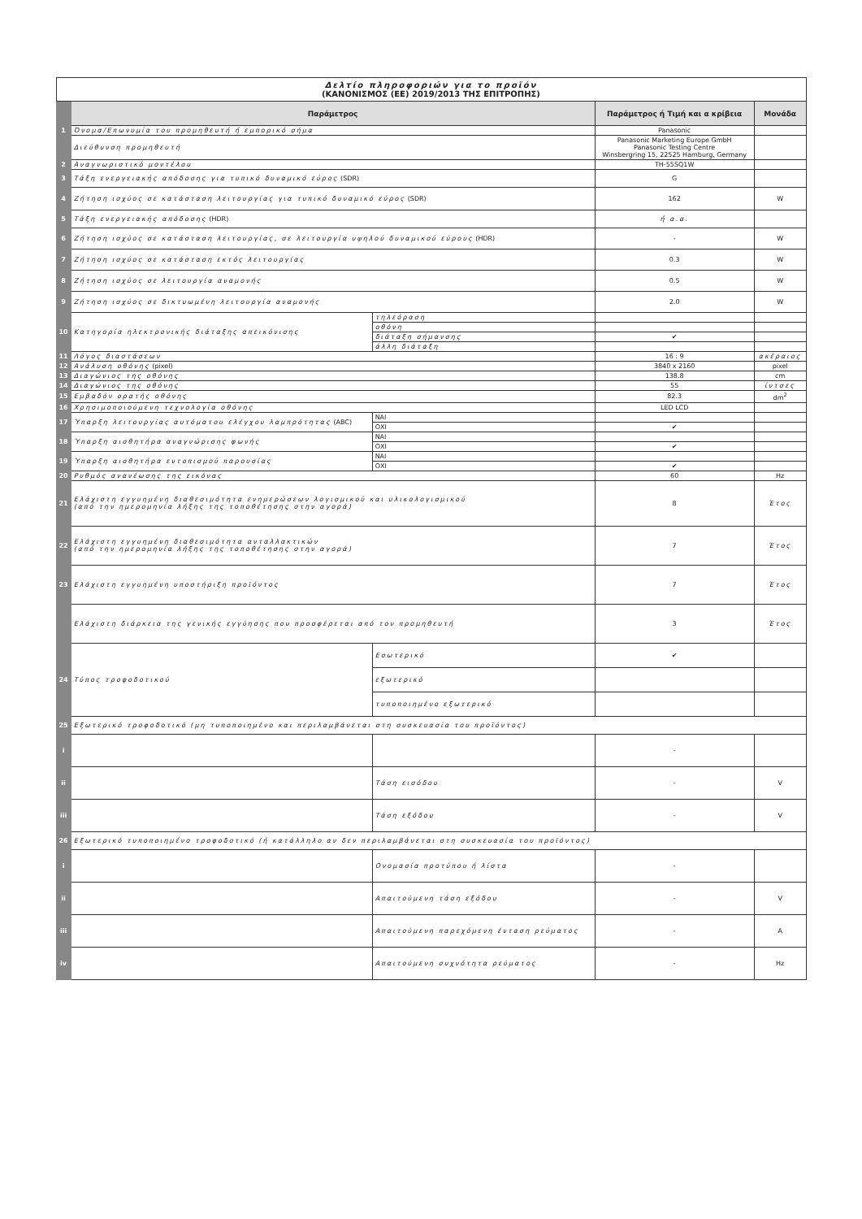| Δελτίο πληροφοριών για το προϊόν (ΚΑΝΟΝΙΣΜΟΣ (ΕΕ) 2019/2013 ΤΗΣ ΕΠΙΤΡΟΠΗΣ) | | | | |
| | Παράμετρος | | Παράμετρος ή Τιμή και α κρίβεια | Μονάδα |
| 1 | Όνομα/Επωνυμία του προμηθευτή ή εμπορικό σήμα | | Panasonic | |
| | Διεύθυνση προμηθευτή | | Panasonic Marketing Europe GmbH Panasonic Testing Centre Winsbergring 15, 22525 Hamburg, Germany | |
| 2 | Αναγνωριστικό μοντέλου | | TH-55SQ1W | |
| 3 | Τάξη ενεργειακής απόδοσης για τυπικό δυναμικό εύρος (SDR) | | G | |
| 4 | Ζήτηση ισχύος σε κατάσταση λειτουργίας για τυπικό δυναμικό εύρος (SDR) | | 162 | W |
| 5 | Τάξη ενεργειακής απόδοσης (HDR) | | ή α.α. | |
| 6 | Ζήτηση ισχύος σε κατάσταση λειτουργίας, σε λειτουργία υψηλού δυναμικού εύρους (HDR) | | - | W |
| 7 | Ζήτηση ισχύος σε κατάσταση εκτός λειτουργίας | | 0.3 | W |
| 8 | Ζήτηση ισχύος σε λειτουργία αναμονής | | 0.5 | W |
| 9 | Ζήτηση ισχύος σε δικτυωμένη λειτουργία αναμονής | | 2.0 | W |
| 10 | Κατηγορία ηλεκτρονικής διάταξης απεικόνισης | τηλεόραση | | |
| | | οθόνη | | |
| | | διάταξη σήμανσης | ✔ | |
| | | άλλη διάταξη | | |
| 11 | Λόγος διαστάσεων | | 16 : 9 | ακέραιος |
| 12 | Ανάλυση οθόνης (pixel) | | 3840 x 2160 | pixel |
| 13 | Διαγώνιος της οθόνης | | 138.8 | cm |
| 14 | Διαγώνιος της οθόνης | | 55 | ίντσες |
| 15 | Εμβαδόν ορατής οθόνης | | 82.3 | dm<sup>2</sup> |
| 16 | Χρησιμοποιούμενη τεχνολογία οθόνης | | LED LCD | |
| 17 | Ύπαρξη λειτουργίας αυτόματου ελέγχου λαμπρότητας (ABC) | ΝΑΙ | | |
| | | ΟΧΙ | ✔ | |
| 18 | Ύπαρξη αισθητήρα αναγνώρισης φωνής | ΝΑΙ | | |
| | | ΟΧΙ | ✔ | |
| 19 | Ύπαρξη αισθητήρα εντοπισμού παρουσίας | ΝΑΙ | | |
| | | ΟΧΙ | ✔ | |
| 20 | Ρυθμός ανανέωσης της εικόνας | | 60 | Hz |
| 21 | Ελάχιστη εγγυημένη διαθεσιμότητα ενημερώσεων λογισμικού και υλικολογισμικού (από την ημερομηνία λήξης της τοποθέτησης στην αγορά) | | 8 | Έτος |
| 22 | Ελάχιστη εγγυημένη διαθεσιμότητα ανταλλακτικών (από την ημερομηνία λήξης της τοποθέτησης στην αγορά) | | 7 | Έτος |
| 23 | Ελάχιστη εγγυημένη υποστήριξη προϊόντος | | 7 | Έτος |
| | Ελάχιστη διάρκεια της γενικής εγγύησης που προσφέρεται από τον προμηθευτή | | 3 | Έτος |
| 24 | Τύπος τροφοδοτικού | Εσωτερικό | ✔ | |
| | | εξωτερικό | | |
| | | τυποποιημένο εξωτερικό | | |
| 25 | Εξωτερικό τροφοδοτικό (μη τυποποιημένο και περιλαμβάνεται στη συσκευασία του προϊόντος) | | | |
| i | | | - | |
| ii | | Τάση εισόδου | - | V |
| iii | | Τάση εξόδου | - | V |
| 26 | Εξωτερικό τυποποιημένο τροφοδοτικό (ή κατάλληλο αν δεν περιλαμβάνεται στη συσκευασία του προϊόντος) | | | |
| i | | Ονομασία προτύπου ή λίστα | - | |
| ii | | Απαιτούμενη τάση εξόδου | - | V |
| iii | | Απαιτούμενη παρεχόμενη ένταση ρεύματος | - | A |
| iv | | Απαιτούμενη συχνότητα ρεύματος | - | Hz |